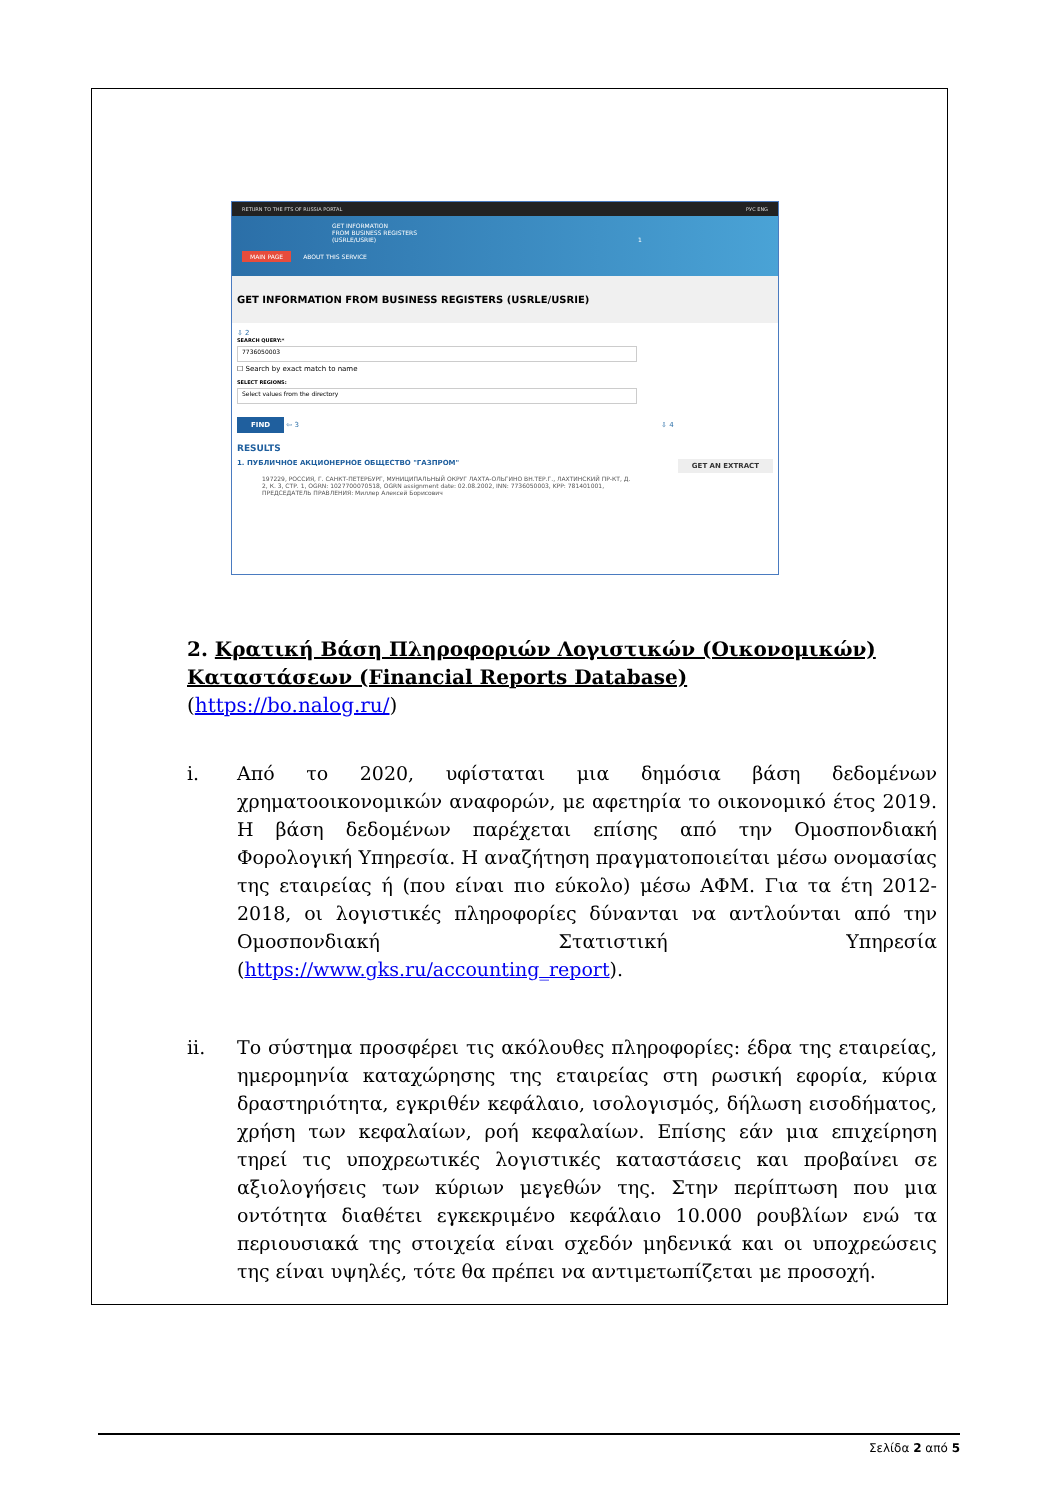RETURN TO THE FTS OF RUSSIA PORTAL РУС ENG
GET INFORMATION
FROM BUSINESS REGISTERS
(USRLE/USRIE) 1
MAIN PAGE ABOUT THIS SERVICE
GET INFORMATION FROM BUSINESS REGISTERS (USRLE/USRIE)
⇩ 2
SEARCH QUERY:*
7736050003
☐ Search by exact match to name
SELECT REGIONS:
Select values from the directory
FIND ⇦ 3 ⇩ 4
RESULTS
1. ПУБЛИЧНОЕ АКЦИОНЕРНОЕ ОБЩЕСТВО "ГАЗПРОМ" GET AN EXTRACT
197229, РОССИЯ, Г. САНКТ-ПЕТЕРБУРГ, МУНИЦИПАЛЬНЫЙ ОКРУГ ЛАХТА-ОЛЬГИНО ВН.ТЕР.Г., ЛАХТИНСКИЙ ПР-КТ, Д. 2, К. 3, СТР. 1, OGRN: 1027700070518, OGRN assignment date: 02.08.2002, INN: 7736050003, KPP: 781401001, ПРЕДСЕДАТЕЛЬ ПРАВЛЕНИЯ: Миллер Алексей Борисович
2. Κρατική Βάση Πληροφοριών Λογιστικών (Οικονομικών) Καταστάσεων (Financial Reports Database)
(https://bo.nalog.ru/)
i. Από το 2020, υφίσταται μια δημόσια βάση δεδομένων χρηματοοικονομικών αναφορών, με αφετηρία το οικονομικό έτος 2019. Η βάση δεδομένων παρέχεται επίσης από την Ομοσπονδιακή Φορολογική Υπηρεσία. Η αναζήτηση πραγματοποιείται μέσω ονομασίας της εταιρείας ή (που είναι πιο εύκολο) μέσω ΑΦΜ. Για τα έτη 2012-2018, οι λογιστικές πληροφορίες δύνανται να αντλούνται από την Ομοσπονδιακή Στατιστική Υπηρεσία (https://www.gks.ru/accounting_report).
ii. Το σύστημα προσφέρει τις ακόλουθες πληροφορίες: έδρα της εταιρείας, ημερομηνία καταχώρησης της εταιρείας στη ρωσική εφορία, κύρια δραστηριότητα, εγκριθέν κεφάλαιο, ισολογισμός, δήλωση εισοδήματος, χρήση των κεφαλαίων, ροή κεφαλαίων. Επίσης εάν μια επιχείρηση τηρεί τις υποχρεωτικές λογιστικές καταστάσεις και προβαίνει σε αξιολογήσεις των κύριων μεγεθών της. Στην περίπτωση που μια οντότητα διαθέτει εγκεκριμένο κεφάλαιο 10.000 ρουβλίων ενώ τα περιουσιακά της στοιχεία είναι σχεδόν μηδενικά και οι υποχρεώσεις της είναι υψηλές, τότε θα πρέπει να αντιμετωπίζεται με προσοχή.
Σελίδα 2 από 5